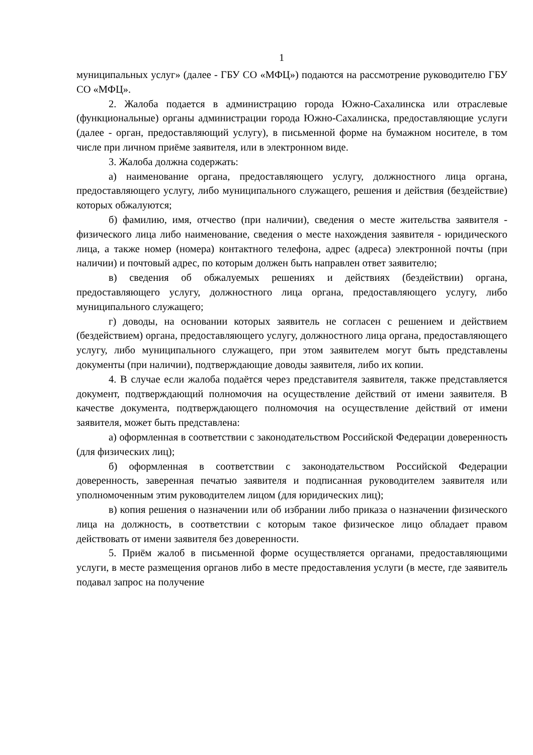1
муниципальных услуг» (далее - ГБУ СО «МФЦ») подаются на рассмотрение руководителю ГБУ СО «МФЦ».
2. Жалоба подается в администрацию города Южно-Сахалинска или отраслевые (функциональные) органы администрации города Южно-Сахалинска, предоставляющие услуги (далее - орган, предоставляющий услугу), в письменной форме на бумажном носителе, в том числе при личном приёме заявителя, или в электронном виде.
3. Жалоба должна содержать:
а) наименование органа, предоставляющего услугу, должностного лица органа, предоставляющего услугу, либо муниципального служащего, решения и действия (бездействие) которых обжалуются;
б) фамилию, имя, отчество (при наличии), сведения о месте жительства заявителя - физического лица либо наименование, сведения о месте нахождения заявителя - юридического лица, а также номер (номера) контактного телефона, адрес (адреса) электронной почты (при наличии) и почтовый адрес, по которым должен быть направлен ответ заявителю;
в) сведения об обжалуемых решениях и действиях (бездействии) органа, предоставляющего услугу, должностного лица органа, предоставляющего услугу, либо муниципального служащего;
г) доводы, на основании которых заявитель не согласен с решением и действием (бездействием) органа, предоставляющего услугу, должностного лица органа, предоставляющего услугу, либо муниципального служащего, при этом заявителем могут быть представлены документы (при наличии), подтверждающие доводы заявителя, либо их копии.
4. В случае если жалоба подаётся через представителя заявителя, также представляется документ, подтверждающий полномочия на осуществление действий от имени заявителя. В качестве документа, подтверждающего полномочия на осуществление действий от имени заявителя, может быть представлена:
а) оформленная в соответствии с законодательством Российской Федерации доверенность (для физических лиц);
б) оформленная в соответствии с законодательством Российской Федерации доверенность, заверенная печатью заявителя и подписанная руководителем заявителя или уполномоченным этим руководителем лицом (для юридических лиц);
в) копия решения о назначении или об избрании либо приказа о назначении физического лица на должность, в соответствии с которым такое физическое лицо обладает правом действовать от имени заявителя без доверенности.
5. Приём жалоб в письменной форме осуществляется органами, предоставляющими услуги, в месте размещения органов либо в месте предоставления услуги (в месте, где заявитель подавал запрос на получение